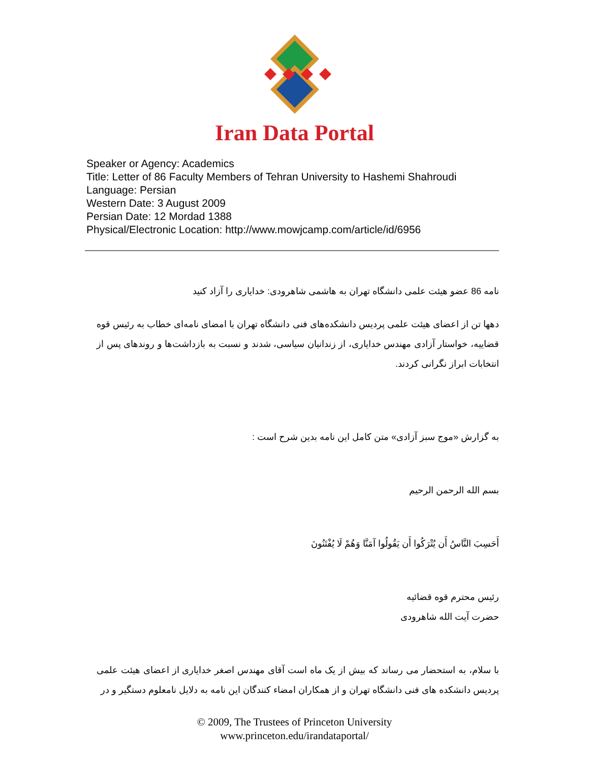Iran Data Portal
Speaker or Agency: Academics
Title: Letter of 86 Faculty Members of Tehran University to Hashemi Shahroudi
Language: Persian
Western Date: 3 August 2009
Persian Date: 12 Mordad 1388
Physical/Electronic Location: http://www.mowjcamp.com/article/id/6956
نامه 86 عضو هیئت علمی دانشگاه تهران به هاشمی شاهرودی: خدایاری را آزاد کنید
دهها تن از اعضای هیئت علمی پردیس دانشکده‌های فنی دانشگاه تهران با امضای نامه‌ای خطاب به رئیس قوه قضاییه، خواستار آزادی مهندس خدایاری، از زندانیان سیاسی، شدند و نسبت به بازداشت‌ها و روندهای پس از انتخابات ابراز نگرانی کردند.
به گزارش «موج سبز آزادی» متن کامل این نامه بدین شرح است :
بسم الله الرحمن الرحیم
أَحَسِبَ النَّاسُ أَن يُتْرَكُوا أَن يَقُولُوا آمَنَّا وَهُمْ لَا يُفْتَنُونَ
رئیس محترم قوه قضائیه
حضرت آیت الله شاهرودی
با سلام، به استحضار می رساند که بیش از یک ماه است آقای مهندس اصغر خدایاری از اعضای هیئت علمی پردیس دانشکده های فنی دانشگاه تهران و از همکاران امضاء کنندگان این نامه به دلایل نامعلوم دستگیر و در
© 2009, The Trustees of Princeton University
www.princeton.edu/irandataportal/